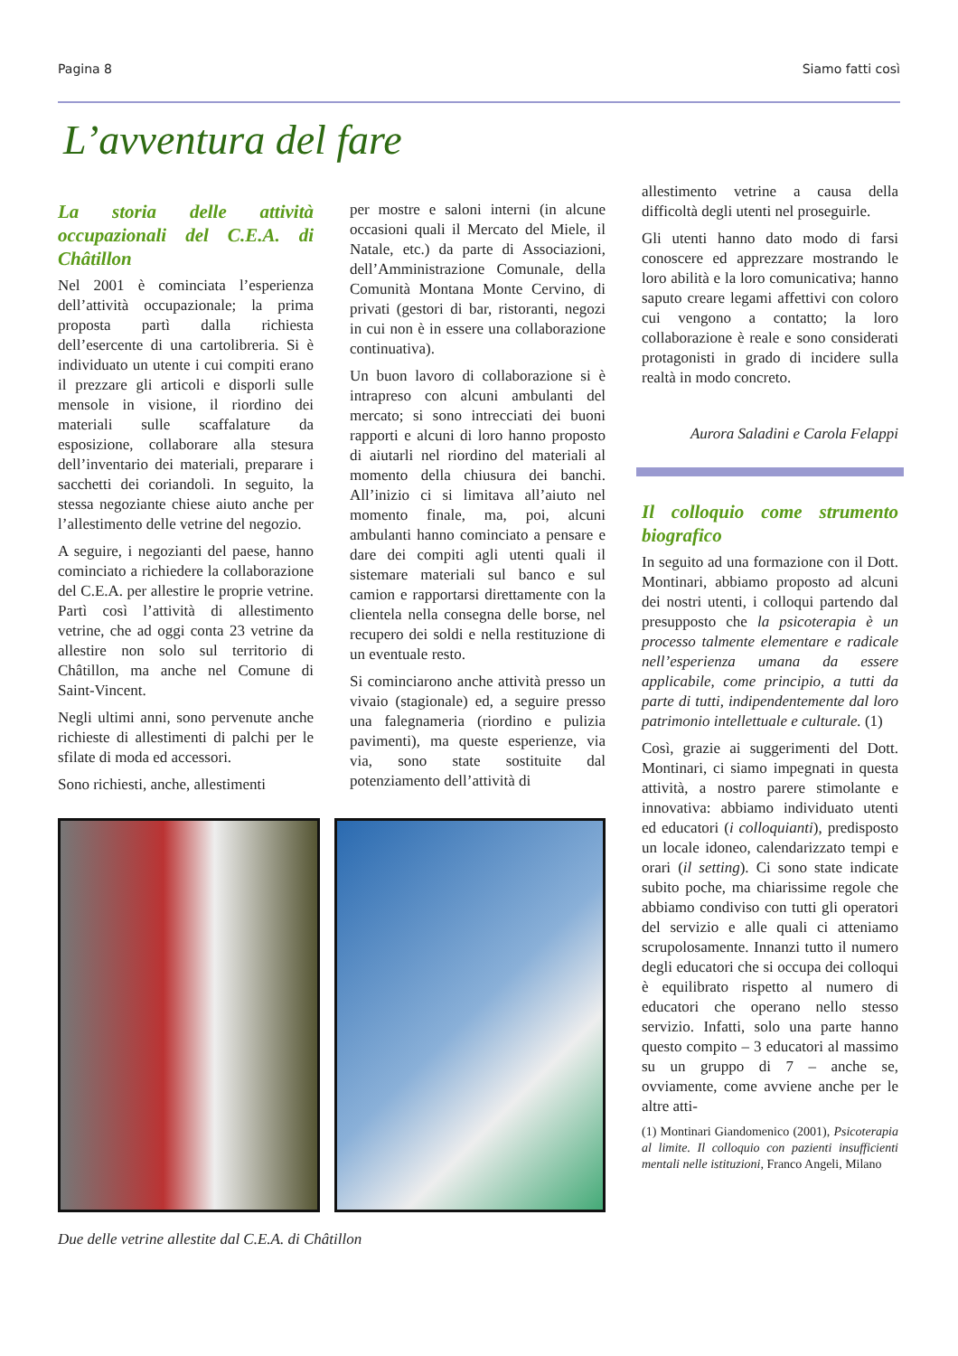Pagina 8 Siamo fatti così
L’avventura del fare
La storia delle attività occupazionali del C.E.A. di Châtillon
Nel 2001 è cominciata l’esperienza dell’attività occupazionale; la prima proposta partì dalla richiesta dell’esercente di una cartolibreria. Si è individuato un utente i cui compiti erano il prezzare gli articoli e disporli sulle mensole in visione, il riordino dei materiali sulle scaffalature da esposizione, collaborare alla stesura dell’inventario dei materiali, preparare i sacchetti dei coriandoli. In seguito, la stessa negoziante chiese aiuto anche per l’allestimento delle vetrine del negozio.
A seguire, i negozianti del paese, hanno cominciato a richiedere la collaborazione del C.E.A. per allestire le proprie vetrine. Partì così l’attività di allestimento vetrine, che ad oggi conta 23 vetrine da allestire non solo sul territorio di Châtillon, ma anche nel Comune di Saint-Vincent.
Negli ultimi anni, sono pervenute anche richieste di allestimenti di palchi per le sfilate di moda ed accessori.
Sono richiesti, anche, allestimenti
per mostre e saloni interni (in alcune occasioni quali il Mercato del Miele, il Natale, etc.) da parte di Associazioni, dell’Amministrazione Comunale, della Comunità Montana Monte Cervino, di privati (gestori di bar, ristoranti, negozi in cui non è in essere una collaborazione continuativa).
Un buon lavoro di collaborazione si è intrapreso con alcuni ambulanti del mercato; si sono intrecciati dei buoni rapporti e alcuni di loro hanno proposto di aiutarli nel riordino del materiali al momento della chiusura dei banchi. All’inizio ci si limitava all’aiuto nel momento finale, ma, poi, alcuni ambulanti hanno cominciato a pensare e dare dei compiti agli utenti quali il sistemare materiali sul banco e sul camion e rapportarsi direttamente con la clientela nella consegna delle borse, nel recupero dei soldi e nella restituzione di un eventuale resto.
Si cominciarono anche attività presso un vivaio (stagionale) ed, a seguire presso una falegnameria (riordino e pulizia pavimenti), ma queste esperienze, via via, sono state sostituite dal potenziamento dell’attività di
Due delle vetrine allestite dal C.E.A. di Châtillon
allestimento vetrine a causa della difficoltà degli utenti nel proseguirle.
Gli utenti hanno dato modo di farsi conoscere ed apprezzare mostrando le loro abilità e la loro comunicativa; hanno saputo creare legami affettivi con coloro cui vengono a contatto; la loro collaborazione è reale e sono considerati protagonisti in grado di incidere sulla realtà in modo concreto.
Aurora Saladini e Carola Felappi
Il colloquio come strumento biografico
In seguito ad una formazione con il Dott. Montinari, abbiamo proposto ad alcuni dei nostri utenti, i colloqui partendo dal presupposto che la psicoterapia è un processo talmente elementare e radicale nell’esperienza umana da essere applicabile, come principio, a tutti da parte di tutti, indipendentemente dal loro patrimonio intellettuale e culturale. (1)
Così, grazie ai suggerimenti del Dott. Montinari, ci siamo impegnati in questa attività, a nostro parere stimolante e innovativa: abbiamo individuato utenti ed educatori (i colloquianti), predisposto un locale idoneo, calendarizzato tempi e orari (il setting). Ci sono state indicate subito poche, ma chiarissime regole che abbiamo condiviso con tutti gli operatori del servizio e alle quali ci atteniamo scrupolosamente. Innanzi tutto il numero degli educatori che si occupa dei colloqui è equilibrato rispetto al numero di educatori che operano nello stesso servizio. Infatti, solo una parte hanno questo compito – 3 educatori al massimo su un gruppo di 7 – anche se, ovviamente, come avviene anche per le altre atti-
(1) Montinari Giandomenico (2001), Psicoterapia al limite. Il colloquio con pazienti insufficienti mentali nelle istituzioni, Franco Angeli, Milano